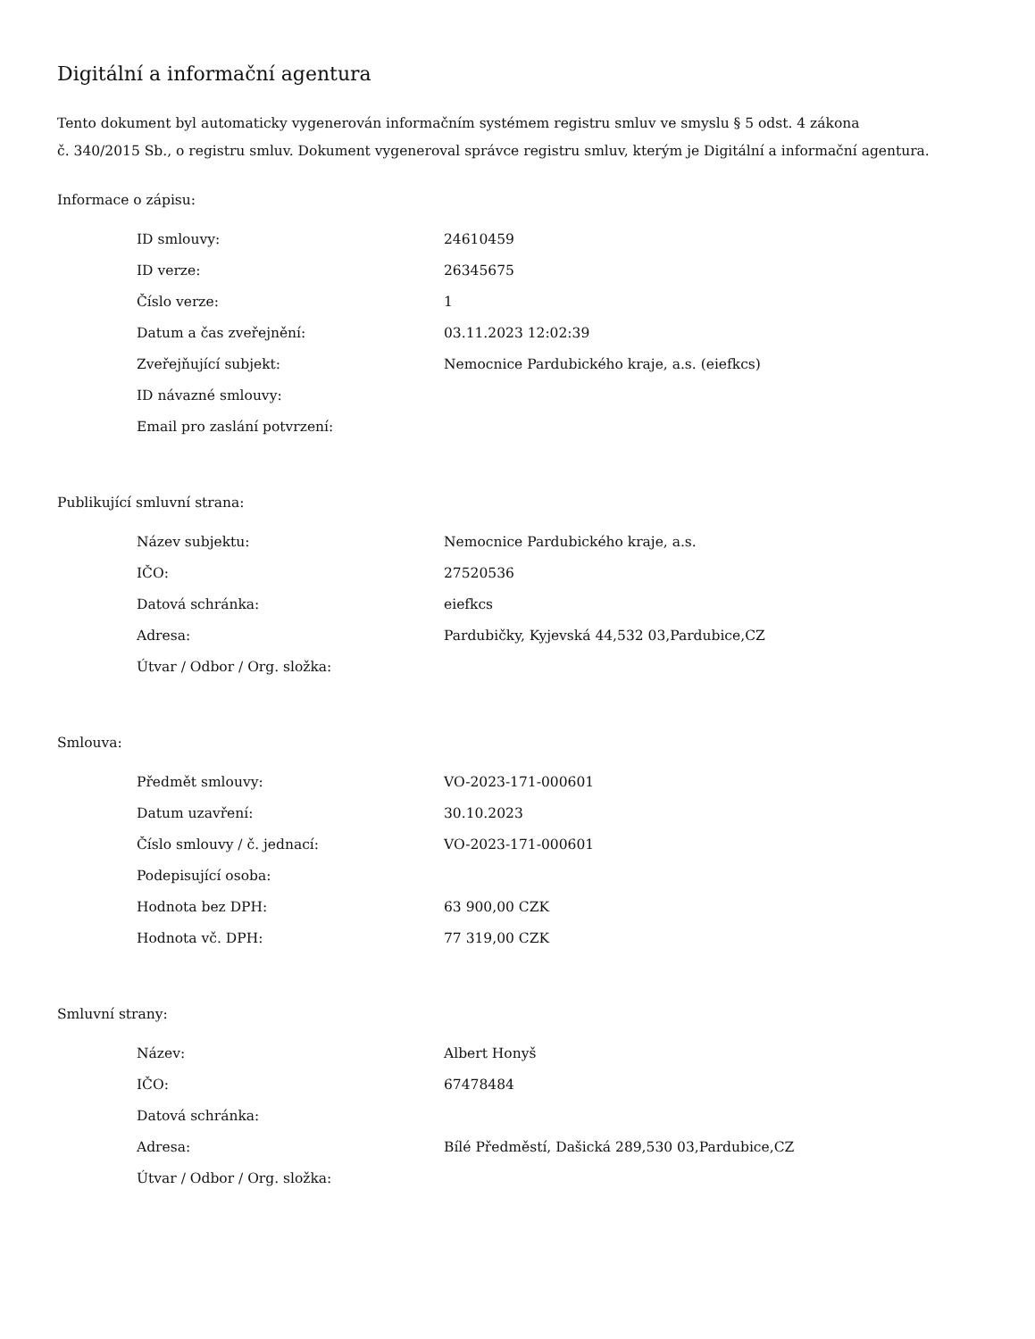Digitální a informační agentura
Tento dokument byl automaticky vygenerován informačním systémem registru smluv ve smyslu § 5 odst. 4 zákona
č. 340/2015 Sb., o registru smluv. Dokument vygeneroval správce registru smluv, kterým je Digitální a informační agentura.
Informace o zápisu:
| ID smlouvy: | 24610459 |
| ID verze: | 26345675 |
| Číslo verze: | 1 |
| Datum a čas zveřejnění: | 03.11.2023 12:02:39 |
| Zveřejňující subjekt: | Nemocnice Pardubického kraje, a.s. (eiefkcs) |
| ID návazné smlouvy: | |
| Email pro zaslání potvrzení: | |
Publikující smluvní strana:
| Název subjektu: | Nemocnice Pardubického kraje, a.s. |
| IČO: | 27520536 |
| Datová schránka: | eiefkcs |
| Adresa: | Pardubičky, Kyjevská 44,532 03,Pardubice,CZ |
| Útvar / Odbor / Org. složka: | |
Smlouva:
| Předmět smlouvy: | VO-2023-171-000601 |
| Datum uzavření: | 30.10.2023 |
| Číslo smlouvy / č. jednací: | VO-2023-171-000601 |
| Podepisující osoba: | |
| Hodnota bez DPH: | 63 900,00 CZK |
| Hodnota vč. DPH: | 77 319,00 CZK |
Smluvní strany:
| Název: | Albert Honyš |
| IČO: | 67478484 |
| Datová schránka: | |
| Adresa: | Bílé Předměstí, Dašická 289,530 03,Pardubice,CZ |
| Útvar / Odbor / Org. složka: | |